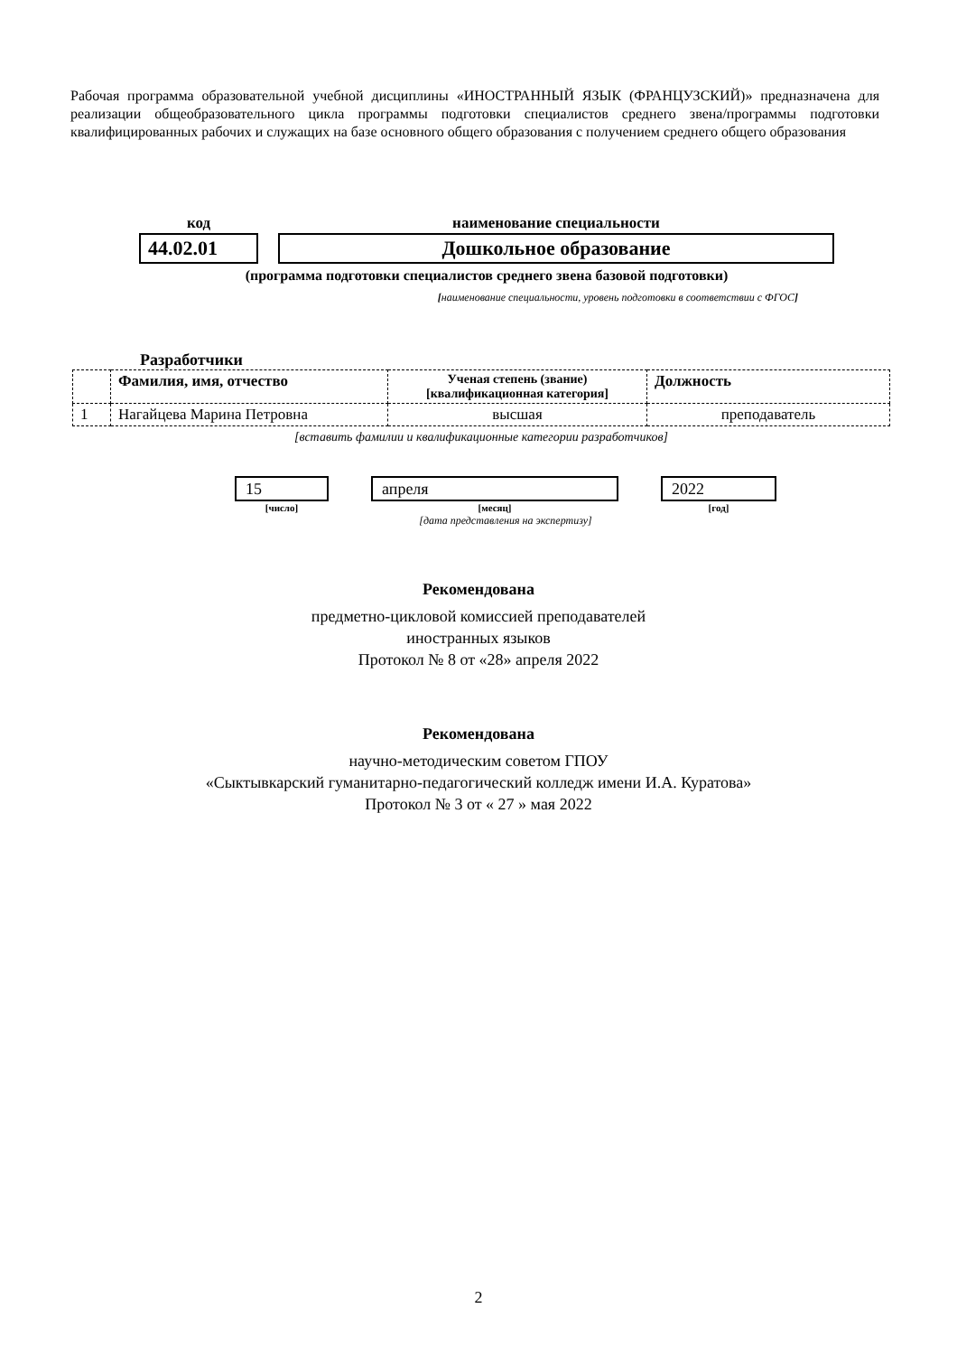Рабочая программа образовательной учебной дисциплины «ИНОСТРАННЫЙ ЯЗЫК (ФРАНЦУЗСКИЙ)» предназначена для реализации общеобразовательного цикла программы подготовки специалистов среднего звена/программы подготовки квалифицированных рабочих и служащих на базе основного общего образования с получением среднего общего образования
| код | | наименование специальности |
| 44.02.01 | | Дошкольное образование |
(программа подготовки специалистов среднего звена базовой подготовки)
[наименование специальности, уровень подготовки в соответствии с ФГОС]
Разработчики
| | Фамилия, имя, отчество | Ученая степень (звание) [квалификационная категория] | Должность |
| --- | --- | --- | --- |
| 1 | Нагайцева Марина Петровна | высшая | преподаватель |
[вставить фамилии и квалификационные категории разработчиков]
| 15 | | апреля | | 2022 |
| [число] | | [месяц] | | [год] |
[дата представления на экспертизу]
Рекомендована
предметно-цикловой комиссией преподавателей
иностранных языков
Протокол № 8 от «28» апреля 2022
Рекомендована
научно-методическим советом ГПОУ
«Сыктывкарский гуманитарно-педагогический колледж имени И.А. Куратова»
Протокол № 3 от « 27 » мая 2022
2